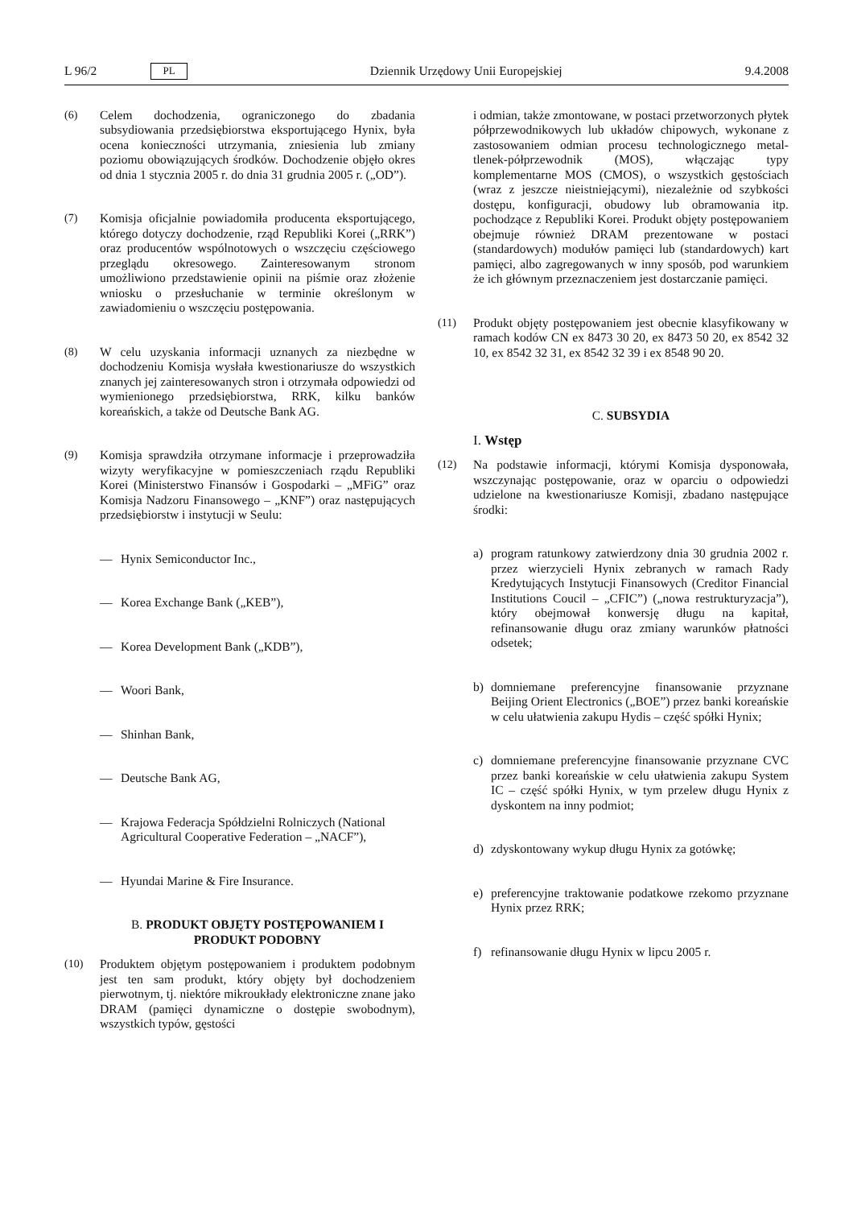L 96/2 PL Dziennik Urzędowy Unii Europejskiej 9.4.2008
(6) Celem dochodzenia, ograniczonego do zbadania subsydiowania przedsiębiorstwa eksportującego Hynix, była ocena konieczności utrzymania, zniesienia lub zmiany poziomu obowiązujących środków. Dochodzenie objęło okres od dnia 1 stycznia 2005 r. do dnia 31 grudnia 2005 r. („OD”).
(7) Komisja oficjalnie powiadomiła producenta eksportującego, którego dotyczy dochodzenie, rząd Republiki Korei („RRK”) oraz producentów wspólnotowych o wszczęciu częściowego przeglądu okresowego. Zainteresowanym stronom umożliwiono przedstawienie opinii na piśmie oraz złożenie wniosku o przesłuchanie w terminie określonym w zawiadomieniu o wszczęciu postępowania.
(8) W celu uzyskania informacji uznanych za niezbędne w dochodzeniu Komisja wysłała kwestionariusze do wszystkich znanych jej zainteresowanych stron i otrzymała odpowiedzi od wymienionego przedsiębiorstwa, RRK, kilku banków koreańskich, a także od Deutsche Bank AG.
(9) Komisja sprawdziła otrzymane informacje i przeprowadziła wizyty weryfikacyjne w pomieszczeniach rządu Republiki Korei (Ministerstwo Finansów i Gospodarki – „MFiG” oraz Komisja Nadzoru Finansowego – „KNF”) oraz następujących przedsiębiorstw i instytucji w Seulu:
— Hynix Semiconductor Inc.,
— Korea Exchange Bank („KEB”),
— Korea Development Bank („KDB”),
— Woori Bank,
— Shinhan Bank,
— Deutsche Bank AG,
— Krajowa Federacja Spółdzielni Rolniczych (National Agricultural Cooperative Federation – „NACF”),
— Hyundai Marine & Fire Insurance.
B. PRODUKT OBJĘTY POSTĘPOWANIEM I PRODUKT PODOBNY
(10) Produktem objętym postępowaniem i produktem podobnym jest ten sam produkt, który objęty był dochodzeniem pierwotnym, tj. niektóre mikroukłady elektroniczne znane jako DRAM (pamięci dynamiczne o dostępie swobodnym), wszystkich typów, gęstości
i odmian, także zmontowane, w postaci przetworzonych płytek półprzewodnikowych lub układów chipowych, wykonane z zastosowaniem odmian procesu technologicznego metal-tlenek-półprzewodnik (MOS), włączając typy komplementarne MOS (CMOS), o wszystkich gęstościach (wraz z jeszcze nieistniejącymi), niezależnie od szybkości dostępu, konfiguracji, obudowy lub obramowania itp. pochodzące z Republiki Korei. Produkt objęty postępowaniem obejmuje również DRAM prezentowane w postaci (standardowych) modułów pamięci lub (standardowych) kart pamięci, albo zagregowanych w inny sposób, pod warunkiem że ich głównym przeznaczeniem jest dostarczanie pamięci.
(11) Produkt objęty postępowaniem jest obecnie klasyfikowany w ramach kodów CN ex 8473 30 20, ex 8473 50 20, ex 8542 32 10, ex 8542 32 31, ex 8542 32 39 i ex 8548 90 20.
C. SUBSYDIA
I. Wstęp
(12) Na podstawie informacji, którymi Komisja dysponowała, wszczynając postępowanie, oraz w oparciu o odpowiedzi udzielone na kwestionariusze Komisji, zbadano następujące środki:
a) program ratunkowy zatwierdzony dnia 30 grudnia 2002 r. przez wierzycieli Hynix zebranych w ramach Rady Kredytujących Instytucji Finansowych (Creditor Financial Institutions Coucil – „CFIC”) („nowa restrukturyzacja”), który obejmował konwersję długu na kapitał, refinansowanie długu oraz zmiany warunków płatności odsetek;
b) domniemane preferencyjne finansowanie przyznane Beijing Orient Electronics („BOE”) przez banki koreańskie w celu ułatwienia zakupu Hydis – część spółki Hynix;
c) domniemane preferencyjne finansowanie przyznane CVC przez banki koreańskie w celu ułatwienia zakupu System IC – część spółki Hynix, w tym przelew długu Hynix z dyskontem na inny podmiot;
d) zdyskontowany wykup długu Hynix za gotówkę;
e) preferencyjne traktowanie podatkowe rzekomo przyznane Hynix przez RRK;
f) refinansowanie długu Hynix w lipcu 2005 r.